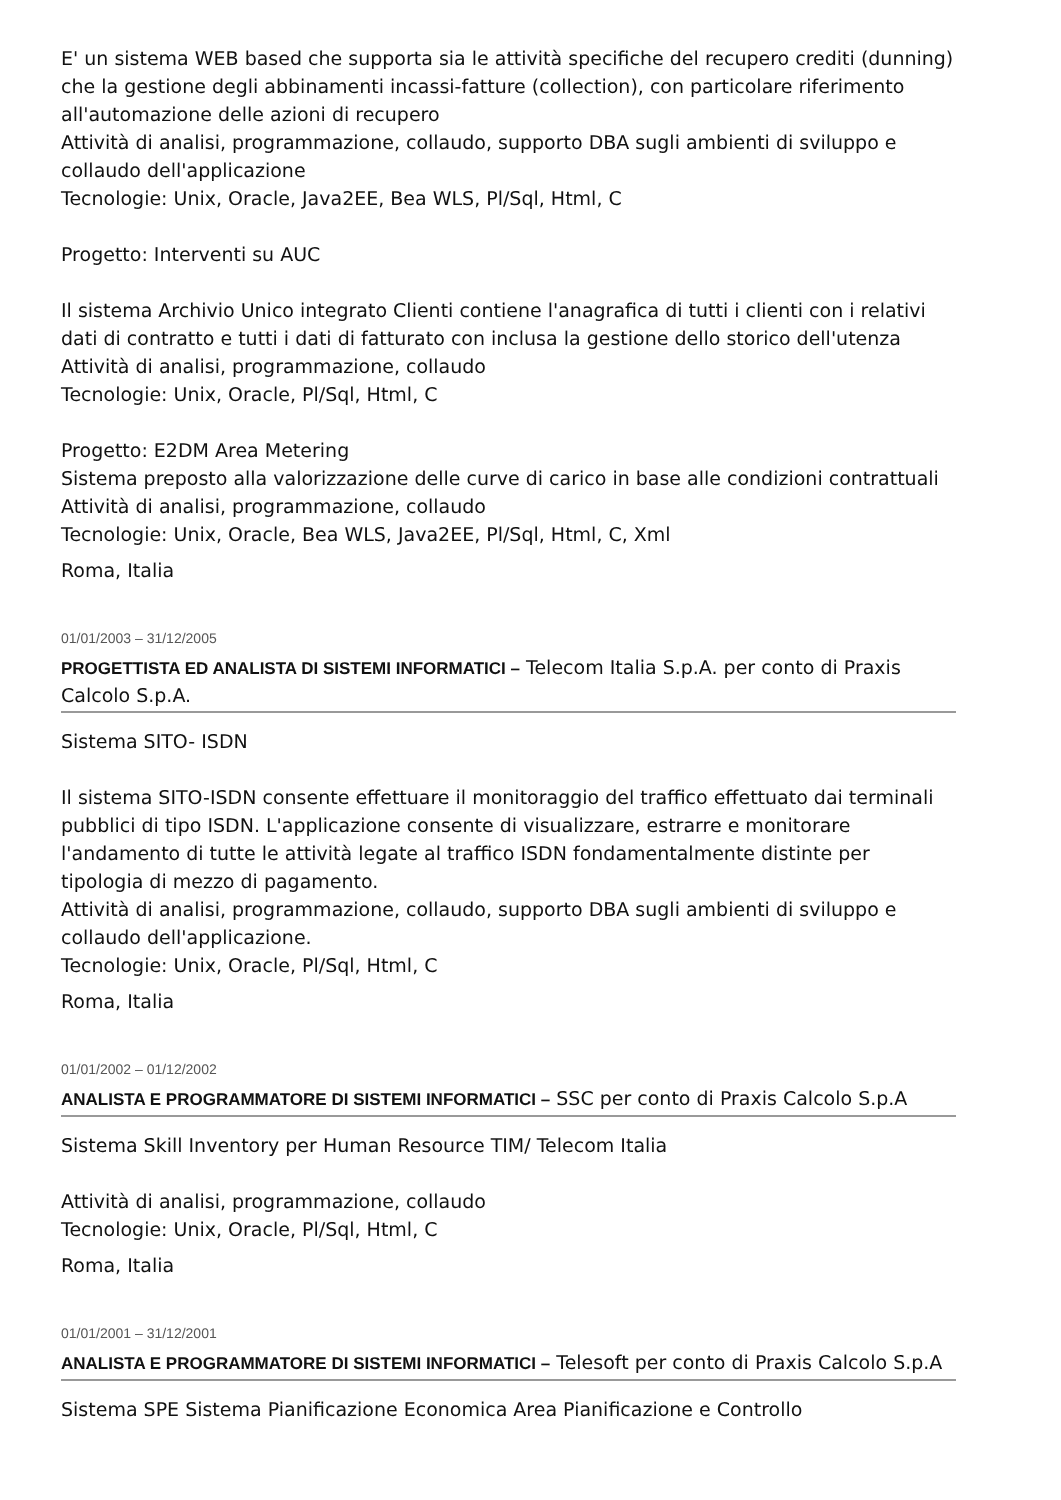E' un sistema WEB based che supporta sia le attività specifiche del recupero crediti (dunning) che la gestione degli abbinamenti incassi-fatture (collection), con particolare riferimento all'automazione delle azioni di recupero
Attività di analisi, programmazione, collaudo, supporto DBA sugli ambienti di sviluppo e collaudo dell'applicazione
Tecnologie: Unix, Oracle, Java2EE, Bea WLS, Pl/Sql, Html, C
Progetto: Interventi su AUC
Il sistema Archivio Unico integrato Clienti contiene l'anagrafica di tutti i clienti con i relativi dati di contratto e tutti i dati di fatturato con inclusa la gestione dello storico dell'utenza
Attività di analisi, programmazione, collaudo
Tecnologie: Unix, Oracle, Pl/Sql, Html, C
Progetto: E2DM Area Metering
Sistema preposto alla valorizzazione delle curve di carico in base alle condizioni contrattuali
Attività di analisi, programmazione, collaudo
Tecnologie: Unix, Oracle, Bea WLS, Java2EE, Pl/Sql, Html, C, Xml
Roma, Italia
01/01/2003 – 31/12/2005
PROGETTISTA ED ANALISTA DI SISTEMI INFORMATICI – Telecom Italia S.p.A. per conto di Praxis Calcolo S.p.A.
Sistema SITO- ISDN
Il sistema SITO-ISDN consente effettuare il monitoraggio del traffico effettuato dai terminali pubblici di tipo ISDN. L'applicazione consente di visualizzare, estrarre e monitorare l'andamento di tutte le attività legate al traffico ISDN fondamentalmente distinte per tipologia di mezzo di pagamento.
Attività di analisi, programmazione, collaudo, supporto DBA sugli ambienti di sviluppo e collaudo dell'applicazione.
Tecnologie: Unix, Oracle, Pl/Sql, Html, C
Roma, Italia
01/01/2002 – 01/12/2002
ANALISTA E PROGRAMMATORE DI SISTEMI INFORMATICI – SSC per conto di Praxis Calcolo S.p.A
Sistema Skill Inventory per Human Resource TIM/ Telecom Italia
Attività di analisi, programmazione, collaudo
Tecnologie: Unix, Oracle, Pl/Sql, Html, C
Roma, Italia
01/01/2001 – 31/12/2001
ANALISTA E PROGRAMMATORE DI SISTEMI INFORMATICI – Telesoft per conto di Praxis Calcolo S.p.A
Sistema SPE Sistema Pianificazione Economica Area Pianificazione e Controllo